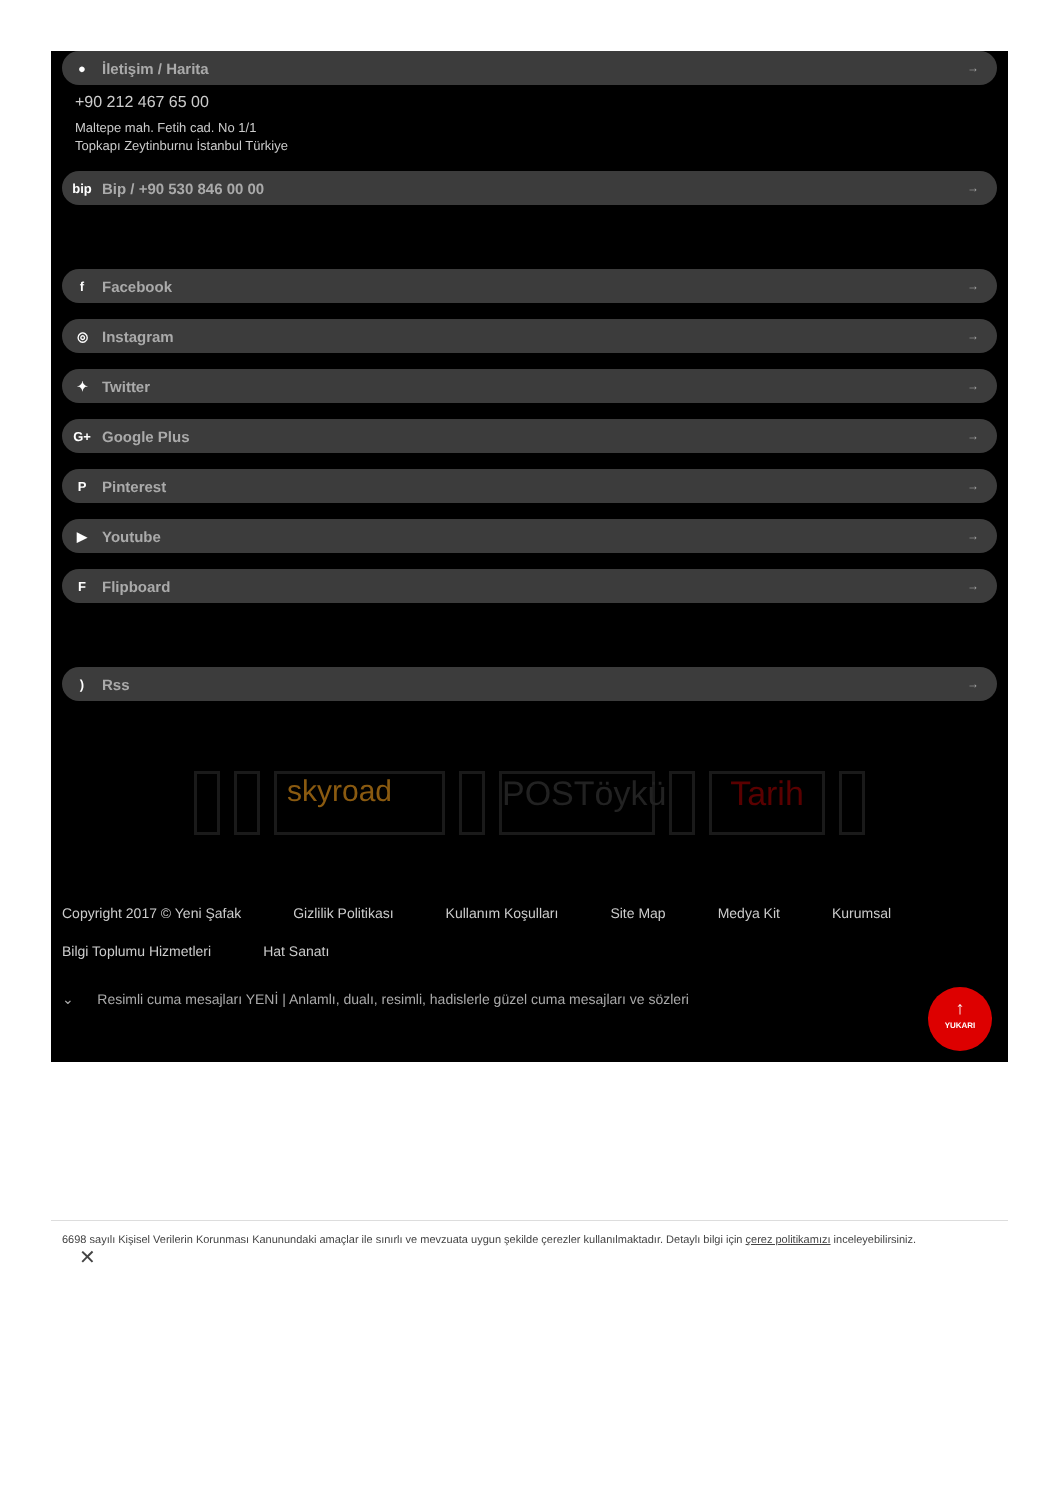● İletişim / Harita →
+90 212 467 65 00
Maltepe mah. Fetih cad. No 1/1
Topkapı Zeytinburnu İstanbul Türkiye
bip Bip / +90 530 846 00 00 →
f Facebook →
◎ Instagram →
✦ Twitter →
G+ Google Plus →
P Pinterest →
▶ Youtube →
F Flipboard →
) Rss →
skyroad POSTöykü
Tarih
Copyright 2017 © Yeni Şafak Gizlilik Politikası Kullanım Koşulları Site Map Medya Kit Kurumsal Bilgi Toplumu Hizmetleri Hat Sanatı
⌄ Resimli cuma mesajları YENİ | Anlamlı, dualı, resimli, hadislerle güzel cuma mesajları ve sözleri
↑
YUKARI
6698 sayılı Kişisel Verilerin Korunması Kanunundaki amaçlar ile sınırlı ve mevzuata uygun şekilde çerezler kullanılmaktadır. Detaylı bilgi için çerez politikamızı inceleyebilirsiniz.
✕